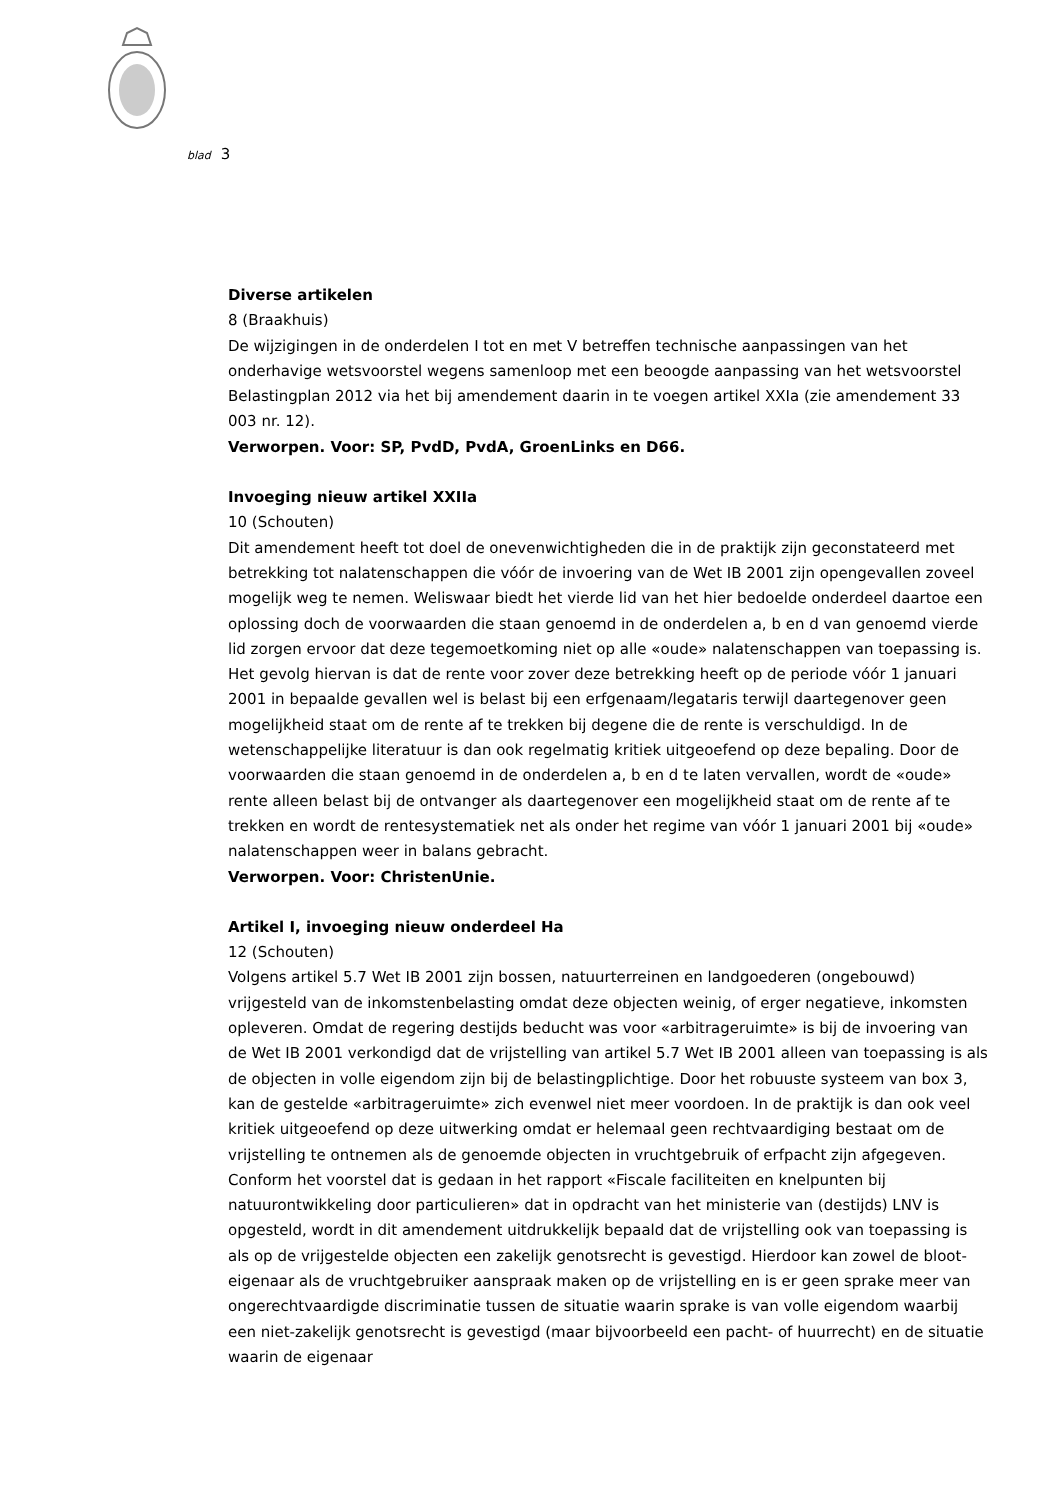blad 3
Diverse artikelen
8 (Braakhuis)
De wijzigingen in de onderdelen I tot en met V betreffen technische aanpassingen van het onderhavige wetsvoorstel wegens samenloop met een beoogde aanpassing van het wetsvoorstel Belastingplan 2012 via het bij amendement daarin in te voegen artikel XXIa (zie amendement 33 003 nr. 12).
Verworpen. Voor: SP, PvdD, PvdA, GroenLinks en D66.
Invoeging nieuw artikel XXIIa
10 (Schouten)
Dit amendement heeft tot doel de onevenwichtigheden die in de praktijk zijn geconstateerd met betrekking tot nalatenschappen die vóór de invoering van de Wet IB 2001 zijn opengevallen zoveel mogelijk weg te nemen. Weliswaar biedt het vierde lid van het hier bedoelde onderdeel daartoe een oplossing doch de voorwaarden die staan genoemd in de onderdelen a, b en d van genoemd vierde lid zorgen ervoor dat deze tegemoetkoming niet op alle «oude» nalatenschappen van toepassing is. Het gevolg hiervan is dat de rente voor zover deze betrekking heeft op de periode vóór 1 januari 2001 in bepaalde gevallen wel is belast bij een erfgenaam/legataris terwijl daartegenover geen mogelijkheid staat om de rente af te trekken bij degene die de rente is verschuldigd. In de wetenschappelijke literatuur is dan ook regelmatig kritiek uitgeoefend op deze bepaling. Door de voorwaarden die staan genoemd in de onderdelen a, b en d te laten vervallen, wordt de «oude» rente alleen belast bij de ontvanger als daartegenover een mogelijkheid staat om de rente af te trekken en wordt de rentesystematiek net als onder het regime van vóór 1 januari 2001 bij «oude» nalatenschappen weer in balans gebracht.
Verworpen. Voor: ChristenUnie.
Artikel I, invoeging nieuw onderdeel Ha
12 (Schouten)
Volgens artikel 5.7 Wet IB 2001 zijn bossen, natuurterreinen en landgoederen (ongebouwd) vrijgesteld van de inkomstenbelasting omdat deze objecten weinig, of erger negatieve, inkomsten opleveren. Omdat de regering destijds beducht was voor «arbitrageruimte» is bij de invoering van de Wet IB 2001 verkondigd dat de vrijstelling van artikel 5.7 Wet IB 2001 alleen van toepassing is als de objecten in volle eigendom zijn bij de belastingplichtige. Door het robuuste systeem van box 3, kan de gestelde «arbitrageruimte» zich evenwel niet meer voordoen. In de praktijk is dan ook veel kritiek uitgeoefend op deze uitwerking omdat er helemaal geen rechtvaardiging bestaat om de vrijstelling te ontnemen als de genoemde objecten in vruchtgebruik of erfpacht zijn afgegeven. Conform het voorstel dat is gedaan in het rapport «Fiscale faciliteiten en knelpunten bij natuurontwikkeling door particulieren» dat in opdracht van het ministerie van (destijds) LNV is opgesteld, wordt in dit amendement uitdrukkelijk bepaald dat de vrijstelling ook van toepassing is als op de vrijgestelde objecten een zakelijk genotsrecht is gevestigd. Hierdoor kan zowel de bloot-eigenaar als de vruchtgebruiker aanspraak maken op de vrijstelling en is er geen sprake meer van ongerechtvaardigde discriminatie tussen de situatie waarin sprake is van volle eigendom waarbij een niet-zakelijk genotsrecht is gevestigd (maar bijvoorbeeld een pacht- of huurrecht) en de situatie waarin de eigenaar